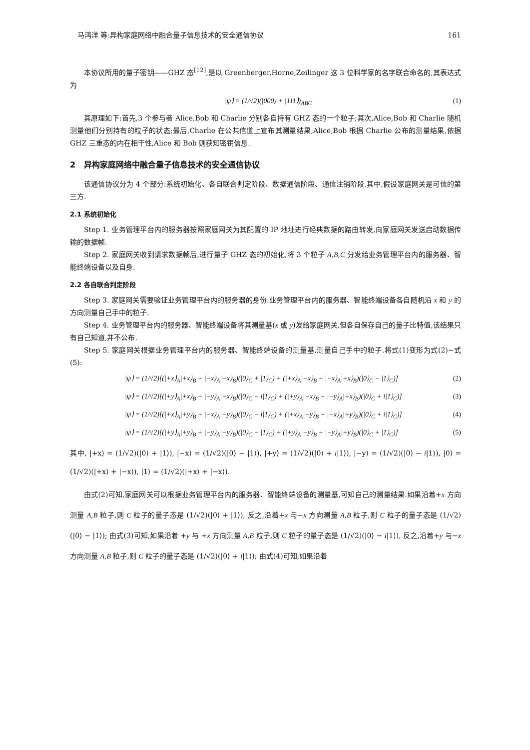马鸿洋 等:异构家庭网络中融合量子信息技术的安全通信协议 161
本协议所用的量子密钥——GHZ 态<sup>[12]</sup>,是以 Greenberger,Horne,Zeilinger 这 3 位科学家的名字联合命名的,其表达式为
|ψ⟩ = (1/√2)(|000⟩ + |111⟩)<sub>ABC</sub> (1)
其原理如下:首先,3 个参与者 Alice,Bob 和 Charlie 分别各自持有 GHZ 态的一个粒子;其次,Alice,Bob 和 Charlie 随机测量他们分别持有的粒子的状态;最后,Charlie 在公共信道上宣布其测量结果,Alice,Bob 根据 Charlie 公布的测量结果,依据 GHZ 三重态的内在相干性,Alice 和 Bob 则获知密钥信息.
2 异构家庭网络中融合量子信息技术的安全通信协议
该通信协议分为 4 个部分:系统初始化、各自联合判定阶段、数据通信阶段、通信注销阶段.其中,假设家庭网关是可信的第三方.
2.1 系统初始化
Step 1. 业务管理平台内的服务器按照家庭网关为其配置的 IP 地址进行经典数据的路由转发,向家庭网关发送启动数据传输的数据帧.
Step 2. 家庭网关收到请求数据帧后,进行量子 GHZ 态的初始化,将 3 个粒子 A,B,C 分发给业务管理平台内的服务器、智能终端设备以及自身.
2.2 各自联合判定阶段
Step 3. 家庭网关需要验证业务管理平台内的服务器的身份.业务管理平台内的服务器、智能终端设备各自随机沿 x 和 y 的方向测量自己手中的粒子.
Step 4. 业务管理平台内的服务器、智能终端设备将其测量基(x 或 y)发给家庭网关,但各自保存自己的量子比特值,该结果只有自己知道,并不公布.
Step 5. 家庭网关根据业务管理平台内的服务器、智能终端设备的测量基,测量自己手中的粒子.将式(1)变形为式(2)~式(5):
|ψ⟩ = (1/√2)[(|+x⟩<sub>A</sub>|+x⟩<sub>B</sub> + |−x⟩<sub>A</sub>|−x⟩<sub>B</sub>)(|0⟩<sub>C</sub> + |1⟩<sub>C</sub>) + (|+x⟩<sub>A</sub>|−x⟩<sub>B</sub> + |−x⟩<sub>A</sub>|+x⟩<sub>B</sub>)(|0⟩<sub>C</sub> − |1⟩<sub>C</sub>)] (2)
|ψ⟩ = (1/√2)[(|+y⟩<sub>A</sub>|+x⟩<sub>B</sub> + |−y⟩<sub>A</sub>|−x⟩<sub>B</sub>)(|0⟩<sub>C</sub> − i|1⟩<sub>C</sub>) + (|+y⟩<sub>A</sub>|−x⟩<sub>B</sub> + |−y⟩<sub>A</sub>|+x⟩<sub>B</sub>)(|0⟩<sub>C</sub> + i|1⟩<sub>C</sub>)] (3)
|ψ⟩ = (1/√2)[(|+x⟩<sub>A</sub>|+y⟩<sub>B</sub> + |−x⟩<sub>A</sub>|−y⟩<sub>B</sub>)(|0⟩<sub>C</sub> − i|1⟩<sub>C</sub>) + (|+x⟩<sub>A</sub>|−y⟩<sub>B</sub> + |−x⟩<sub>A</sub>|+y⟩<sub>B</sub>)(|0⟩<sub>C</sub> + i|1⟩<sub>C</sub>)] (4)
|ψ⟩ = (1/√2)[(|+y⟩<sub>A</sub>|+y⟩<sub>B</sub> + |−y⟩<sub>A</sub>|−y⟩<sub>B</sub>)(|0⟩<sub>C</sub> − |1⟩<sub>C</sub>) + (|+y⟩<sub>A</sub>|−y⟩<sub>B</sub> + |−y⟩<sub>A</sub>|+y⟩<sub>B</sub>)(|0⟩<sub>C</sub> + |1⟩<sub>C</sub>)] (5)
其中, |+x⟩ = (1/√2)(|0⟩ + |1⟩), |−x⟩ = (1/√2)(|0⟩ − |1⟩), |+y⟩ = (1/√2)(|0⟩ + i|1⟩), |−y⟩ = (1/√2)(|0⟩ − i|1⟩), |0⟩ = (1/√2)(|+x⟩ + |−x⟩), |1⟩ = (1/√2)(|+x⟩ + |−x⟩).
由式(2)可知,家庭网关可以根据业务管理平台内的服务器、智能终端设备的测量基,可知自己的测量结果.如果沿着+x 方向测量 A,B 粒子,则 C 粒子的量子态是 (1/√2)(|0⟩ + |1⟩), 反之,沿着+x 与−x 方向测量 A,B 粒子,则 C 粒子的量子态是 (1/√2)(|0⟩ − |1⟩); 由式(3)可知,如果沿着 +y 与 +x 方向测量 A,B 粒子,则 C 粒子的量子态是 (1/√2)(|0⟩ − i|1⟩), 反之,沿着+y 与−x 方向测量 A,B 粒子,则 C 粒子的量子态是 (1/√2)(|0⟩ + i|1⟩); 由式(4)可知,如果沿着